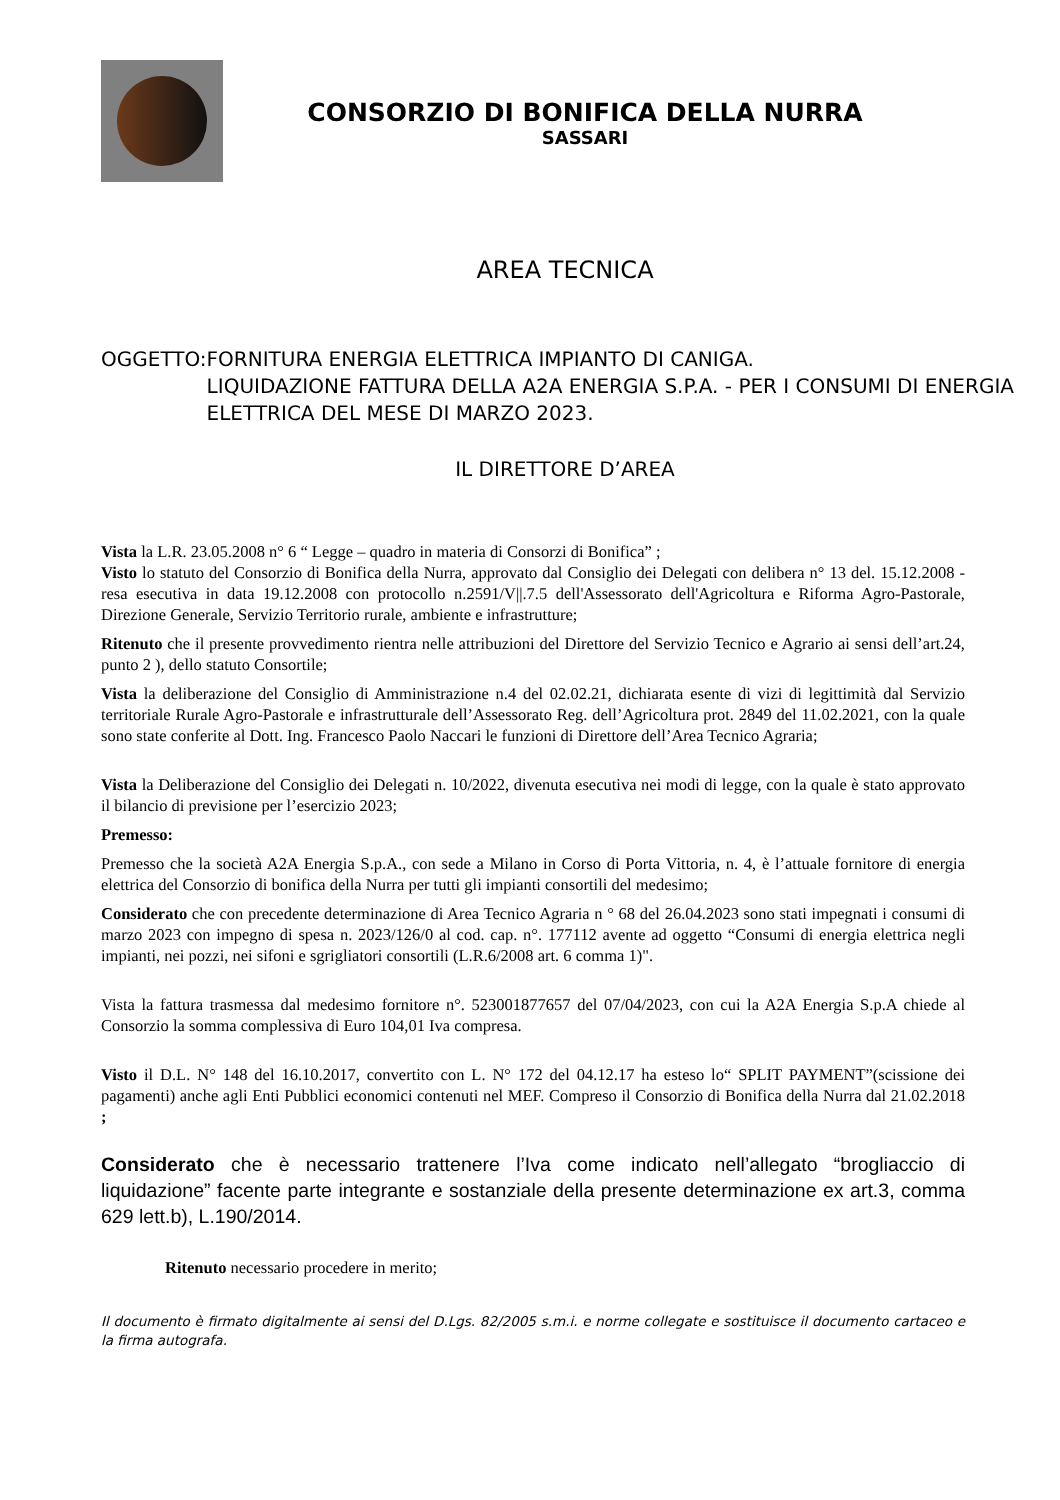CONSORZIO DI BONIFICA DELLA NURRA
SASSARI
AREA TECNICA
OGGETTO: FORNITURA ENERGIA ELETTRICA IMPIANTO DI CANIGA.
LIQUIDAZIONE FATTURA DELLA A2A ENERGIA S.P.A. - PER I CONSUMI DI ENERGIA ELETTRICA DEL MESE DI MARZO 2023.
IL DIRETTORE D’AREA
Vista la L.R. 23.05.2008 n° 6 “ Legge – quadro in materia di Consorzi di Bonifica” ;
Visto lo statuto del Consorzio di Bonifica della Nurra, approvato dal Consiglio dei Delegati con delibera n° 13 del. 15.12.2008 - resa esecutiva in data 19.12.2008 con protocollo n.2591/V||.7.5 dell'Assessorato dell'Agricoltura e Riforma Agro-Pastorale, Direzione Generale, Servizio Territorio rurale, ambiente e infrastrutture;
Ritenuto che il presente provvedimento rientra nelle attribuzioni del Direttore del Servizio Tecnico e Agrario ai sensi dell’art.24, punto 2 ), dello statuto Consortile;
Vista la deliberazione del Consiglio di Amministrazione n.4 del 02.02.21, dichiarata esente di vizi di legittimità dal Servizio territoriale Rurale Agro-Pastorale e infrastrutturale dell’Assessorato Reg. dell’Agricoltura prot. 2849 del 11.02.2021, con la quale sono state conferite al Dott. Ing. Francesco Paolo Naccari le funzioni di Direttore dell’Area Tecnico Agraria;
Vista la Deliberazione del Consiglio dei Delegati n. 10/2022, divenuta esecutiva nei modi di legge, con la quale è stato approvato il bilancio di previsione per l’esercizio 2023;
Premesso:
Premesso che la società A2A Energia S.p.A., con sede a Milano in Corso di Porta Vittoria, n. 4, è l’attuale fornitore di energia elettrica del Consorzio di bonifica della Nurra per tutti gli impianti consortili del medesimo;
Considerato che con precedente determinazione di Area Tecnico Agraria n ° 68 del 26.04.2023 sono stati impegnati i consumi di marzo 2023 con impegno di spesa n. 2023/126/0 al cod. cap. n°. 177112 avente ad oggetto “Consumi di energia elettrica negli impianti, nei pozzi, nei sifoni e sgrigliatori consortili (L.R.6/2008 art. 6 comma 1)".
Vista la fattura trasmessa dal medesimo fornitore n°. 523001877657 del 07/04/2023, con cui la A2A Energia S.p.A chiede al Consorzio la somma complessiva di Euro 104,01 Iva compresa.
Visto il D.L. N° 148 del 16.10.2017, convertito con L. N° 172 del 04.12.17 ha esteso lo“ SPLIT PAYMENT”(scissione dei pagamenti) anche agli Enti Pubblici economici contenuti nel MEF. Compreso il Consorzio di Bonifica della Nurra dal 21.02.2018 ;
Considerato che è necessario trattenere l’Iva come indicato nell’allegato “brogliaccio di liquidazione” facente parte integrante e sostanziale della presente determinazione ex art.3, comma 629 lett.b), L.190/2014.
Ritenuto necessario procedere in merito;
Il documento è firmato digitalmente ai sensi del D.Lgs. 82/2005 s.m.i. e norme collegate e sostituisce il documento cartaceo e la firma autografa.